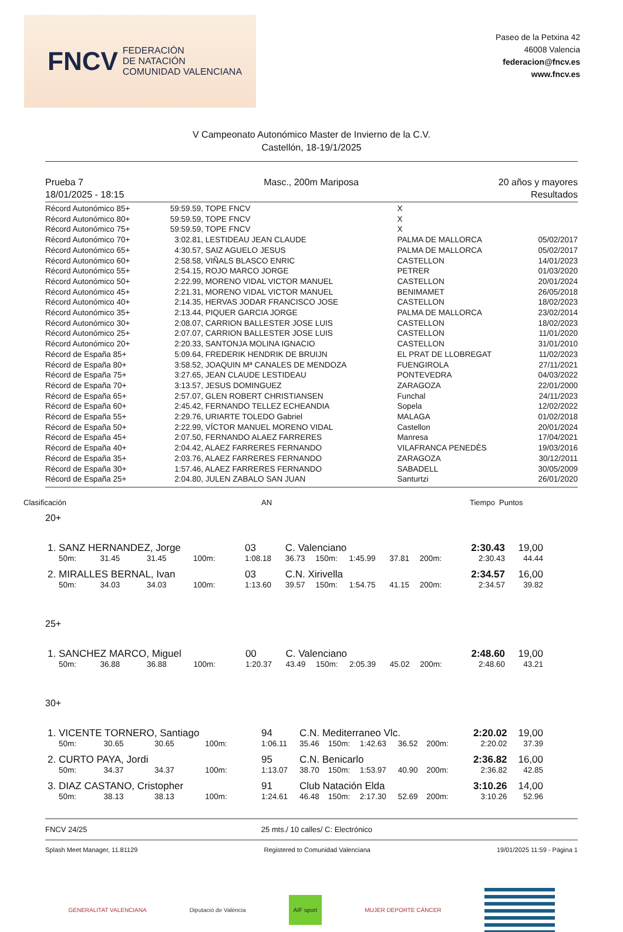FNCV FEDERACIÓN
DE NATACIÓN
COMUNIDAD VALENCIANA
Paseo de la Petxina 42
46008 Valencia
federacion@fncv.es
www.fncv.es
V Campeonato Autonómico Master de Invierno de la C.V.
Castellón, 18-19/1/2025
Prueba 7
18/01/2025 - 18:15
Masc., 200m Mariposa 20 años y mayores
Resultados
| Récord Autonómico 85+ | 59:59.59 | , TOPE FNCV | X | |
| Récord Autonómico 80+ | 59:59.59 | , TOPE FNCV | X | |
| Récord Autonómico 75+ | 59:59.59 | , TOPE FNCV | X | |
| Récord Autonómico 70+ | 3:02.81 | , LESTIDEAU JEAN CLAUDE | PALMA DE MALLORCA | 05/02/2017 |
| Récord Autonómico 65+ | 4:30.57 | , SAIZ AGUELO JESUS | PALMA DE MALLORCA | 05/02/2017 |
| Récord Autonómico 60+ | 2:58.58 | , VIÑALS BLASCO ENRIC | CASTELLON | 14/01/2023 |
| Récord Autonómico 55+ | 2:54.15 | , ROJO MARCO JORGE | PETRER | 01/03/2020 |
| Récord Autonómico 50+ | 2:22.99 | , MORENO VIDAL VICTOR MANUEL | CASTELLON | 20/01/2024 |
| Récord Autonómico 45+ | 2:21.31 | , MORENO VIDAL VICTOR MANUEL | BENIMAMET | 26/05/2018 |
| Récord Autonómico 40+ | 2:14.35 | , HERVAS JODAR FRANCISCO JOSE | CASTELLON | 18/02/2023 |
| Récord Autonómico 35+ | 2:13.44 | , PIQUER GARCIA JORGE | PALMA DE MALLORCA | 23/02/2014 |
| Récord Autonómico 30+ | 2:08.07 | , CARRION BALLESTER JOSE LUIS | CASTELLON | 18/02/2023 |
| Récord Autonómico 25+ | 2:07.07 | , CARRION BALLESTER JOSE LUIS | CASTELLON | 11/01/2020 |
| Récord Autonómico 20+ | 2:20.33 | , SANTONJA MOLINA IGNACIO | CASTELLON | 31/01/2010 |
| Récord de España 85+ | 5:09.64 | , FREDERIK HENDRIK DE BRUIJN | EL PRAT DE LLOBREGAT | 11/02/2023 |
| Récord de España 80+ | 3:58.52 | , JOAQUIN Mª CANALES DE MENDOZA | FUENGIROLA | 27/11/2021 |
| Récord de España 75+ | 3:27.65 | , JEAN CLAUDE LESTIDEAU | PONTEVEDRA | 04/03/2022 |
| Récord de España 70+ | 3:13.57 | , JESUS DOMINGUEZ | ZARAGOZA | 22/01/2000 |
| Récord de España 65+ | 2:57.07 | , GLEN ROBERT CHRISTIANSEN | Funchal | 24/11/2023 |
| Récord de España 60+ | 2:45.42 | , FERNANDO TELLEZ ECHEANDIA | Sopela | 12/02/2022 |
| Récord de España 55+ | 2:29.76 | , URIARTE TOLEDO Gabriel | MALAGA | 01/02/2018 |
| Récord de España 50+ | 2:22.99 | , VÍCTOR MANUEL MORENO VIDAL | Castellon | 20/01/2024 |
| Récord de España 45+ | 2:07.50 | , FERNANDO ALAEZ FARRERES | Manresa | 17/04/2021 |
| Récord de España 40+ | 2:04.42 | , ALAEZ FARRERES FERNANDO | VILAFRANCA PENEDÈS | 19/03/2016 |
| Récord de España 35+ | 2:03.76 | , ALAEZ FARRERES FERNANDO | ZARAGOZA | 30/12/2011 |
| Récord de España 30+ | 1:57.46 | , ALAEZ FARRERES FERNANDO | SABADELL | 30/05/2009 |
| Récord de España 25+ | 2:04.80 | , JULEN ZABALO SAN JUAN | Santurtzi | 26/01/2020 |
Clasificación AN Tiempo Puntos
20+
| 1. | SANZ HERNANDEZ, Jorge | | | | 03 | C. Valenciano | | | | | 2:30.43 | 19,00 |
| | 50m: | 31.45 | 31.45 | 100m: | 1:08.18 | 36.73 | 150m: | 1:45.99 | 37.81 | 200m: | 2:30.43 | 44.44 |
| 2. | MIRALLES BERNAL, Ivan | | | | 03 | C.N. Xirivella | | | | | 2:34.57 | 16,00 |
| | 50m: | 34.03 | 34.03 | 100m: | 1:13.60 | 39.57 | 150m: | 1:54.75 | 41.15 | 200m: | 2:34.57 | 39.82 |
25+
| 1. | SANCHEZ MARCO, Miguel | | | | 00 | C. Valenciano | | | | | 2:48.60 | 19,00 |
| | 50m: | 36.88 | 36.88 | 100m: | 1:20.37 | 43.49 | 150m: | 2:05.39 | 45.02 | 200m: | 2:48.60 | 43.21 |
30+
| 1. | VICENTE TORNERO, Santiago | | | | 94 | C.N. Mediterraneo Vlc. | | | | | 2:20.02 | 19,00 |
| | 50m: | 30.65 | 30.65 | 100m: | 1:06.11 | 35.46 | 150m: | 1:42.63 | 36.52 | 200m: | 2:20.02 | 37.39 |
| 2. | CURTO PAYA, Jordi | | | | 95 | C.N. Benicarlo | | | | | 2:36.82 | 16,00 |
| | 50m: | 34.37 | 34.37 | 100m: | 1:13.07 | 38.70 | 150m: | 1:53.97 | 40.90 | 200m: | 2:36.82 | 42.85 |
| 3. | DIAZ CASTANO, Cristopher | | | | 91 | Club Natación Elda | | | | | 3:10.26 | 14,00 |
| | 50m: | 38.13 | 38.13 | 100m: | 1:24.61 | 46.48 | 150m: | 2:17.30 | 52.69 | 200m: | 3:10.26 | 52.96 |
FNCV 24/25 25 mts./ 10 calles/ C: Electrónico
Splash Meet Manager, 11.81129 Registered to Comunidad Valenciana 19/01/2025 11:59 - Página 1
GENERALITAT VALENCIANA Diputació de València AIF sport MUJER DEPORTE CÁNCER